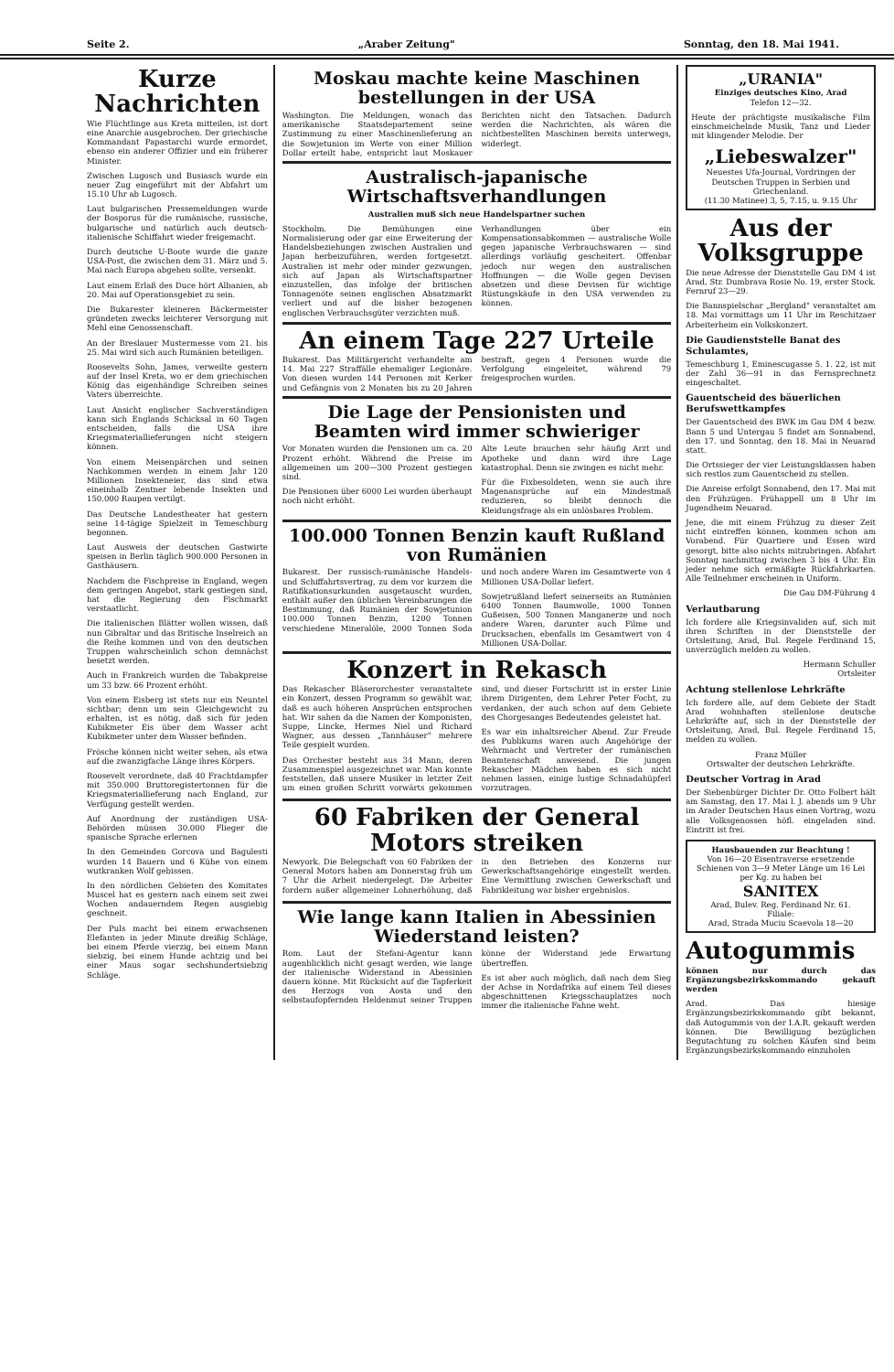Seite 2. „Araber Zeitung" Sonntag, den 18. Mai 1941.
Kurze Nachrichten
Wie Flüchtlinge aus Kreta mitteilen, ist dort eine Anarchie ausgebrochen. Der griechische Kommandant Papastarchi wurde ermordet, ebenso ein anderer Offizier und ein früherer Minister.
Zwischen Lugosch und Busiasch wurde ein neuer Zug eingeführt mit der Abfahrt um 15.10 Uhr ab Lugosch.
Laut bulgarischen Pressemeldungen wurde der Bosporus für die rumänische, russische, bulgarische und natürlich auch deutsch-italienische Schiffahrt wieder freigemacht.
Durch deutsche U-Boote wurde die ganze USA-Post, die zwischen dem 31. März und 5. Mai nach Europa abgehen sollte, versenkt.
Laut einem Erlaß des Duce hört Albanien, ab 20. Mai auf Operationsgebiet zu sein.
Die Bukarester kleineren Bäckermeister gründeten zwecks leichterer Versorgung mit Mehl eine Genossenschaft.
An der Breslauer Mustermesse vom 21. bis 25. Mai wird sich auch Rumänien beteiligen.
Roosevelts Sohn, James, verweilte gestern auf der Insel Kreta, wo er dem griechischen König das eigenhändige Schreiben seines Vaters überreichte.
Laut Ansicht englischer Sachverständigen kann sich Englands Schicksal in 60 Tagen entscheiden, falls die USA ihre Kriegsmateriallieferungen nicht steigern können.
Von einem Meisenpärchen und seinen Nachkommen werden in einem Jahr 120 Millionen Insekteneier, das sind etwa eineinhalb Zentner lebende Insekten und 150.000 Raupen vertilgt.
Das Deutsche Landestheater hat gestern seine 14-tägige Spielzeit in Temeschburg begonnen.
Laut Ausweis der deutschen Gastwirte speisen in Berlin täglich 900.000 Personen in Gasthäusern.
Nachdem die Fischpreise in England, wegen dem geringen Angebot, stark gestiegen sind, hat die Regierung den Fischmarkt verstaatlicht.
Die italienischen Blätter wollen wissen, daß nun Gibraltar und das Britische Inselreich an die Reihe kommen und von den deutschen Truppen wahrscheinlich schon demnächst besetzt werden.
Auch in Frankreich wurden die Tabakpreise um 33 bzw. 66 Prozent erhöht.
Von einem Eisberg ist stets nur ein Neuntel sichtbar; denn um sein Gleichgewicht zu erhalten, ist es nötig, daß sich für jeden Kubikmeter Eis über dem Wasser acht Kubikmeter unter dem Wasser befinden.
Frösche können nicht weiter sehen, als etwa auf die zwanzigfache Länge ihres Körpers.
Roosevelt verordnete, daß 40 Frachtdampfer mit 350.000 Bruttoregistertonnen für die Kriegsmateriallieferung nach England, zur Verfügung gestellt werden.
Auf Anordnung der zuständigen USA-Behörden müssen 30.000 Flieger die spanische Sprache erlernen
In den Gemeinden Gorcova und Bagulesti wurden 14 Bauern und 6 Kühe von einem wutkranken Wolf gebissen.
In den nördlichen Gebieten des Komitates Muscel hat es gestern nach einem seit zwei Wochen andauerndem Regen ausgiebig geschneit.
Der Puls macht bei einem erwachsenen Elefanten in jeder Minute dreißig Schläge, bei einem Pferde vierzig, bei einem Mann siebzig, bei einem Hunde achtzig und bei einer Maus sogar sechshundertsiebzig Schläge.
Moskau machte keine Maschinen bestellungen in der USA
Washington. Die Meldungen, wonach das amerikanische Staatsdepartement seine Zustimmung zu einer Maschinenlieferung an die Sowjetunion im Werte von einer Million Dollar erteilt habe, entspricht laut Moskauer Berichten nicht den Tatsachen. Dadurch werden die Nachrichten, als wären die nichtbestellten Maschinen bereits unterwegs, widerlegt.
Australisch-japanische Wirtschaftsverhandlungen
Australien muß sich neue Handelspartner suchen
Stockholm. Die Bemühungen eine Normalisierung oder gar eine Erweiterung der Handelsbeziehungen zwischen Australien und Japan herbeizuführen, werden fortgesetzt. Australien ist mehr oder minder gezwungen, sich auf Japan als Wirtschaftspartner einzustellen, das infolge der britischen Tonnagenöte seinen englischen Absatzmarkt verliert und auf die bisher bezogenen englischen Verbrauchsgüter verzichten muß.
Verhandlungen über ein Kompensationsabkommen — australische Wolle gegen japanische Verbrauchswaren — sind allerdings vorläufig gescheitert. Offenbar jedoch nur wegen den australischen Hoffnungen — die Wolle gegen Devisen absetzen und diese Devisen für wichtige Rüstungskäufe in den USA verwenden zu können.
An einem Tage 227 Urteile
Bukarest. Das Militärgericht verhandelte am 14. Mai 227 Straffälle ehemaliger Legionäre. Von diesen wurden 144 Personen mit Kerker und Gefängnis von 2 Monaten bis zu 20 Jahren bestraft, gegen 4 Personen wurde die Verfolgung eingeleitet, während 79 freigesprochen wurden.
Die Lage der Pensionisten und Beamten wird immer schwieriger
Vor Monaten wurden die Pensionen um ca. 20 Prozent erhöht. Während die Preise im allgemeinen um 200—300 Prozent gestiegen sind.
Die Pensionen über 6000 Lei wurden überhaupt noch nicht erhöht.
Alte Leute brauchen sehr häufig Arzt und Apotheke und dann wird ihre Lage katastrophal. Denn sie zwingen es nicht mehr.
Für die Fixbesoldeten, wenn sie auch ihre Magenansprüche auf ein Mindestmaß reduzieren, so bleibt dennoch die Kleidungsfrage als ein unlösbares Problem.
100.000 Tonnen Benzin kauft Rußland von Rumänien
Bukarest. Der russisch-rumänische Handels- und Schiffahrtsvertrag, zu dem vor kurzem die Ratifikationsurkunden ausgetauscht wurden, enthält außer den üblichen Vereinbarungen die Bestimmung, daß Rumänien der Sowjetunion 100.000 Tonnen Benzin, 1200 Tonnen verschiedene Mineralöle, 2000 Tonnen Soda und noch andere Waren im Gesamtwerte von 4 Millionen USA-Dollar liefert.
Sowjetrußland liefert seinerseits an Rumänien 6400 Tonnen Baumwolle, 1000 Tonnen Gußeisen, 500 Tonnen Manganerze und noch andere Waren, darunter auch Filme und Drucksachen, ebenfalls im Gesamtwert von 4 Millionen USA-Dollar.
Konzert in Rekasch
Das Rekascher Bläserorchester veranstaltete ein Konzert, dessen Programm so gewählt war, daß es auch höheren Ansprüchen entsprochen hat. Wir sahen da die Namen der Komponisten, Suppe, Lincke, Hermes Niel und Richard Wagner, aus dessen „Tannhäuser" mehrere Teile gespielt wurden.
Das Orchester besteht aus 34 Mann, deren Zusammenspiel ausgezeichnet war. Man konnte feststellen, daß unsere Musiker in letzter Zeit um einen großen Schritt vorwärts gekommen sind, und dieser Fortschritt ist in erster Linie ihrem Dirigenten, dem Lehrer Peter Focht, zu verdanken, der auch schon auf dem Gebiete des Chorgesanges Bedeutendes geleistet hat.
Es war ein inhaltsreicher Abend. Zur Freude des Publikums waren auch Angehörige der Wehrmacht und Vertreter der rumänischen Beamtenschaft anwesend. Die jungen Rekascher Mädchen haben es sich nicht nehmen lassen, einige lustige Schnadahüpferl vorzutragen.
60 Fabriken der General Motors streiken
Newyork. Die Belegschaft von 60 Fabriken der General Motors haben am Donnerstag früh um 7 Uhr die Arbeit niedergelegt. Die Arbeiter fordern außer allgemeiner Lohnerhöhung, daß in den Betrieben des Konzerns nur Gewerkschaftsangehörige eingestellt werden. Eine Vermittlung zwischen Gewerkschaft und Fabrikleitung war bisher ergebnislos.
Wie lange kann Italien in Abessinien Wiederstand leisten?
Rom. Laut der Stefani-Agentur kann augenblicklich nicht gesagt werden, wie lange der italienische Widerstand in Abessinien dauern könne. Mit Rücksicht auf die Tapferkeit des Herzogs von Aosta und den selbstaufopfernden Heldenmut seiner Truppen könne der Widerstand jede Erwartung übertreffen.
Es ist aber auch möglich, daß nach dem Sieg der Achse in Nordafrika auf einem Teil dieses abgeschnittenen Kriegsschauplatzes noch immer die italienische Fahne weht.
„URANIA"
Einziges deutsches Kino, Arad
Telefon 12—32.
Heute der prächtigste musikalische Film einschmeichelnde Musik, Tanz und Lieder mit klingender Melodie. Der
„Liebeswalzer"
Neuestes Ufa-Journal, Vordringen der Deutschen Truppen in Serbien und Griechenland.
(11.30 Matinee) 3, 5, 7.15, u. 9.15 Uhr
Aus der Volksgruppe
Die neue Adresse der Dienststelle Gau DM 4 ist Arad, Str. Dumbrava Rosie No. 19, erster Stock. Fernruf 23—29.
Die Bannspielschar „Bergland" veranstaltet am 18. Mai vormittags um 11 Uhr im Reschitzaer Arbeiterheim ein Volkskonzert.
Die Gaudienststelle Banat des Schulamtes,
Temeschburg 1, Eminescugasse 5. 1. 22, ist mit der Zahl 36—91 in das Fernsprechnetz eingeschaltet.
Gauentscheid des bäuerlichen Berufswettkampfes
Der Gauentscheid des BWK im Gau DM 4 bezw. Bann 5 und Untergau 5 findet am Sonnabend, den 17. und Sonntag, den 18. Mai in Neuarad statt.
Die Ortssieger der vier Leistungsklassen haben sich restlos zum Gauentscheid zu stellen.
Die Anreise erfolgt Sonnabend, den 17. Mai mit den Frühzügen. Frühappell um 8 Uhr im Jugendheim Neuarad.
Jene, die mit einem Frühzug zu dieser Zeit nicht eintreffen können, kommen schon am Vorabend. Für Quartiere und Essen wird gesorgt, bitte also nichts mitzubringen. Abfahrt Sonntag nachmittag zwischen 3 bis 4 Uhr. Ein jeder nehme sich ermäßigte Rückfahrkarten. Alle Teilnehmer erscheinen in Uniform.
Die Gau DM-Führung 4
Verlautbarung
Ich fordere alle Kriegsinvaliden auf, sich mit ihren Schriften in der Dienststelle der Ortsleitung, Arad, Bul. Regele Ferdinand 15, unverzüglich melden zu wollen.
Hermann Schuller
Ortsleiter
Achtung stellenlose Lehrkräfte
Ich fordere alle, auf dem Gebiete der Stadt Arad wohnhaften stellenlose deutsche Lehrkräfte auf, sich in der Dienststelle der Ortsleitung, Arad, Bul. Regele Ferdinand 15, melden zu wollen.
Franz Müller
Ortswalter der deutschen Lehrkräfte.
Deutscher Vortrag in Arad
Der Siebenbürger Dichter Dr. Otto Folbert hält am Samstag, den 17. Mai l. J. abends um 9 Uhr im Arader Deutschen Haus einen Vortrag, wozu alle Volksgenossen höfl. eingeladen sind. Eintritt ist frei.
Hausbauenden zur Beachtung !
Von 16—20 Eisentraverse ersetzende Schienen von 3—9 Meter Länge um 16 Lei per Kg. zu haben bei
SANITEX
Arad, Bulev. Reg. Ferdinand Nr. 61.
Filiale:
Arad, Strada Muciu Scaevola 18—20
Autogummis
können nur durch das Ergänzungsbezirkskommando gekauft werden
Arad. Das hiesige Ergänzungsbezirkskommando gibt bekannt, daß Autogummis von der I.A.R. gekauft werden können. Die Bewilligung bezüglichen Begutachtung zu solchen Käufen sind beim Ergänzungsbezirkskommando einzuholen